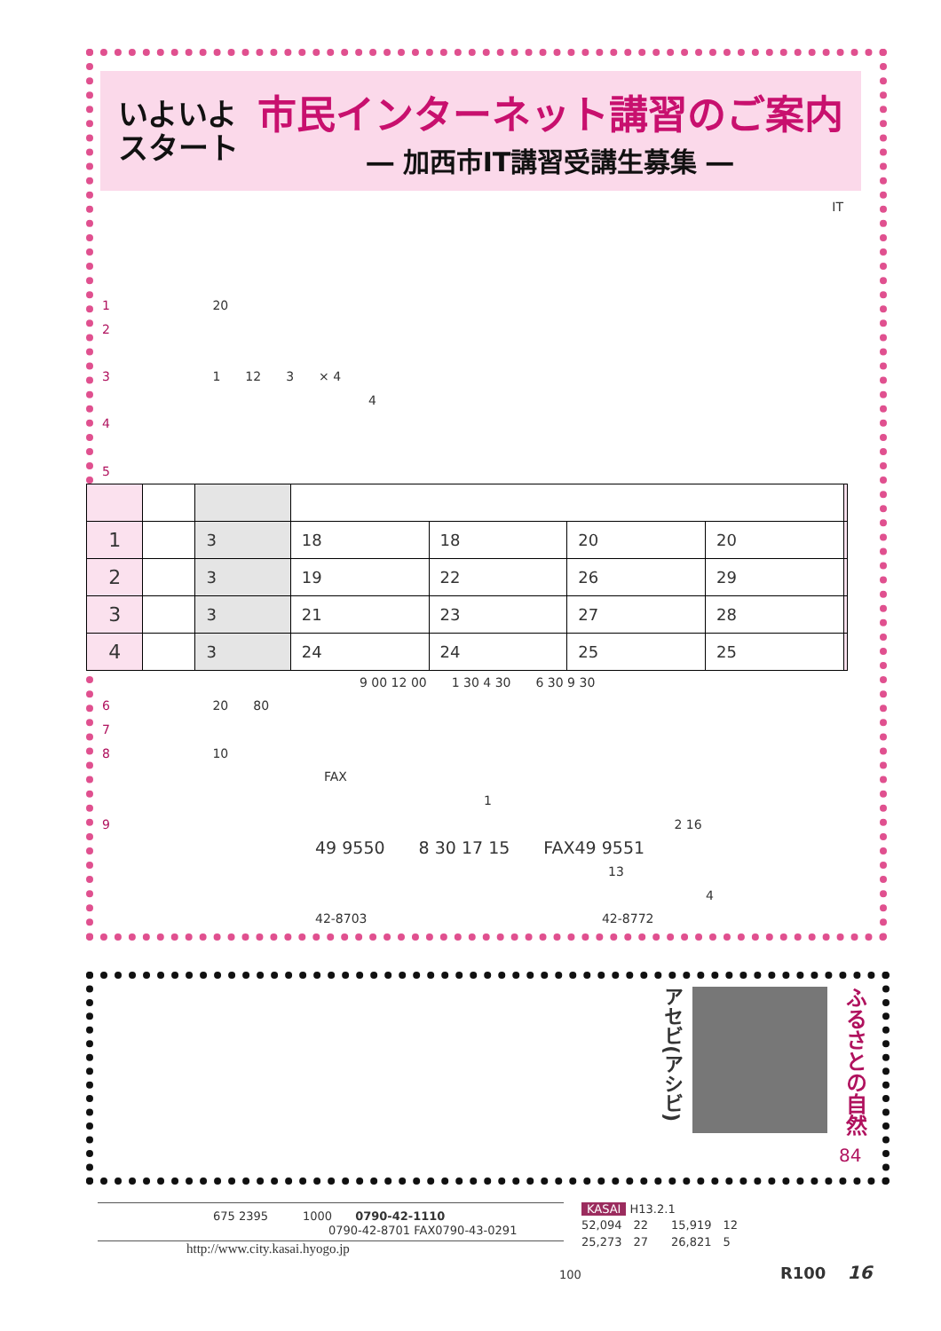いよいよ
スタート
市民インターネット講習のご案内
― 加西市IT講習受講生募集 ―
IT
1 20
2
3 1　　12　　3　　× 4
4
4
5
| 1 | | 3 | 18 | 18 | 20 | 20 | |
| 2 | | 3 | 19 | 22 | 26 | 29 | |
| 3 | | 3 | 21 | 23 | 27 | 28 | |
| 4 | | 3 | 24 | 24 | 25 | 25 | |
9 00 12 00　　1 30 4 30　　6 30 9 30
6 20　　80
7
8 10
FAX
1
9 2 16
49 9550　　8 30 17 15　　FAX49 9551
13
4
42-8703 42-8772
アセビ(アシビ)
ふるさとの自然
84
675 2395　　　1000　　0790-42-1110
0790-42-8701 FAX0790-43-0291
http://www.city.kasai.hyogo.jp
KASAI H13.2.1
52,094　22　　15,919　12
25,273　27　　26,821　5
100 R100 16